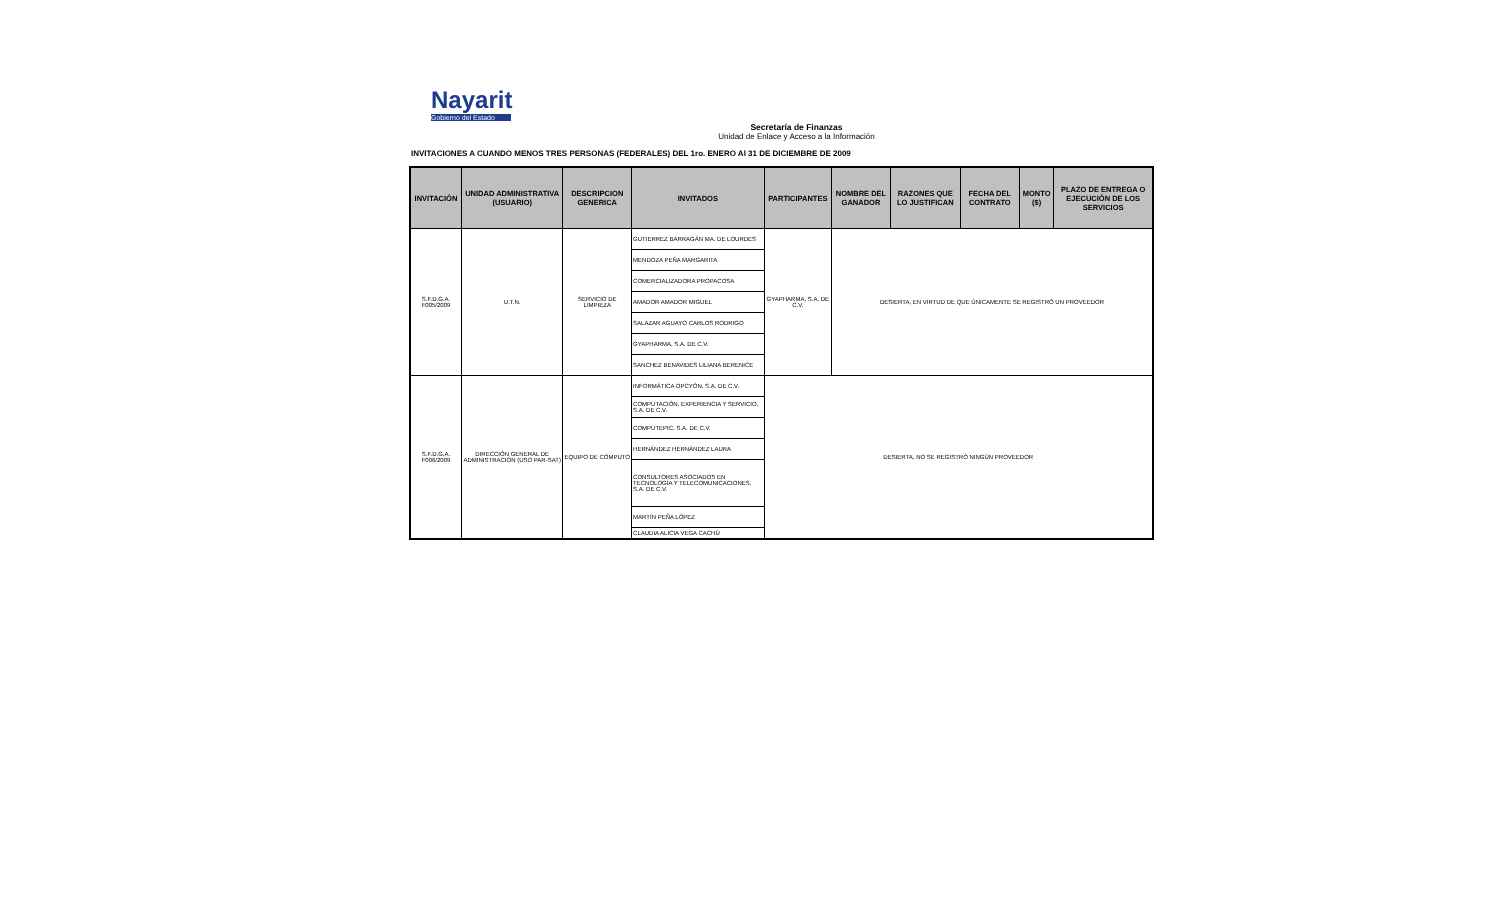Nayarit
Gobierno del Estado
Secretaría de Finanzas
Unidad de Enlace y Acceso a la Información
INVITACIONES A CUANDO MENOS TRES PERSONAS (FEDERALES) DEL 1ro. ENERO Al 31 DE DICIEMBRE DE 2009
| INVITACIÓN | UNIDAD ADMINISTRATIVA (USUARIO) | DESCRIPCION GENERICA | INVITADOS | PARTICIPANTES | NOMBRE DEL GANADOR | RAZONES QUE LO JUSTIFICAN | FECHA DEL CONTRATO | MONTO ($) | PLAZO DE ENTREGA O EJECUCIÓN DE LOS SERVICIOS |
| --- | --- | --- | --- | --- | --- | --- | --- | --- | --- |
| S.F.D.G.A. F005/2009 | U.T.N. | SERVICIO DE LIMPIEZA | GUTIERREZ BARRAGÁN MA. DE LOURDES | GYAPHARMA, S.A. DE C.V. | DESIERTA, EN VIRTUD DE QUE ÚNICAMENTE SE REGISTRÓ UN PROVEEDOR | | | | |
| | | | MENDOZA PEÑA MARGARITA | | | | | | |
| | | | COMERCIALIZADORA PROPACOSA | | | | | | |
| | | | AMADOR AMADOR MIGUEL | | | | | | |
| | | | SALAZAR AGUAYO CARLOS RODRIGO | | | | | | |
| | | | GYAPHARMA, S.A. DE C.V. | | | | | | |
| | | | SANCHEZ BENAVIDES LILIANA BERENICE | | | | | | |
| S.F.D.G.A. F006/2009 | DIRECCIÓN GENERAL DE ADMINISTRACIÓN (USO PAR-SAT) | EQUIPO DE CÓMPUTO | INFORMÁTICA OPCYÓN, S.A. DE C.V. | DESIERTA, NO SE REGISTRÓ NINGÚN PROVEEDOR | | | | | |
| | | | COMPUTACIÓN, EXPERIENCIA Y SERVICIO, S.A. DE C.V. | | | | | | |
| | | | COMPUTEPIC, S.A. DE C.V. | | | | | | |
| | | | HERNÁNDEZ HERNÁNDEZ LAURA | | | | | | |
| | | | CONSULTORES ASOCIADOS EN TECNOLOGÍA Y TELECOMUNICACIONES, S.A. DE C.V. | | | | | | |
| | | | MARTÍN PEÑA LÓPEZ | | | | | | |
| | | | CLAUDIA ALICIA VEGA CACHÚ | | | | | | |